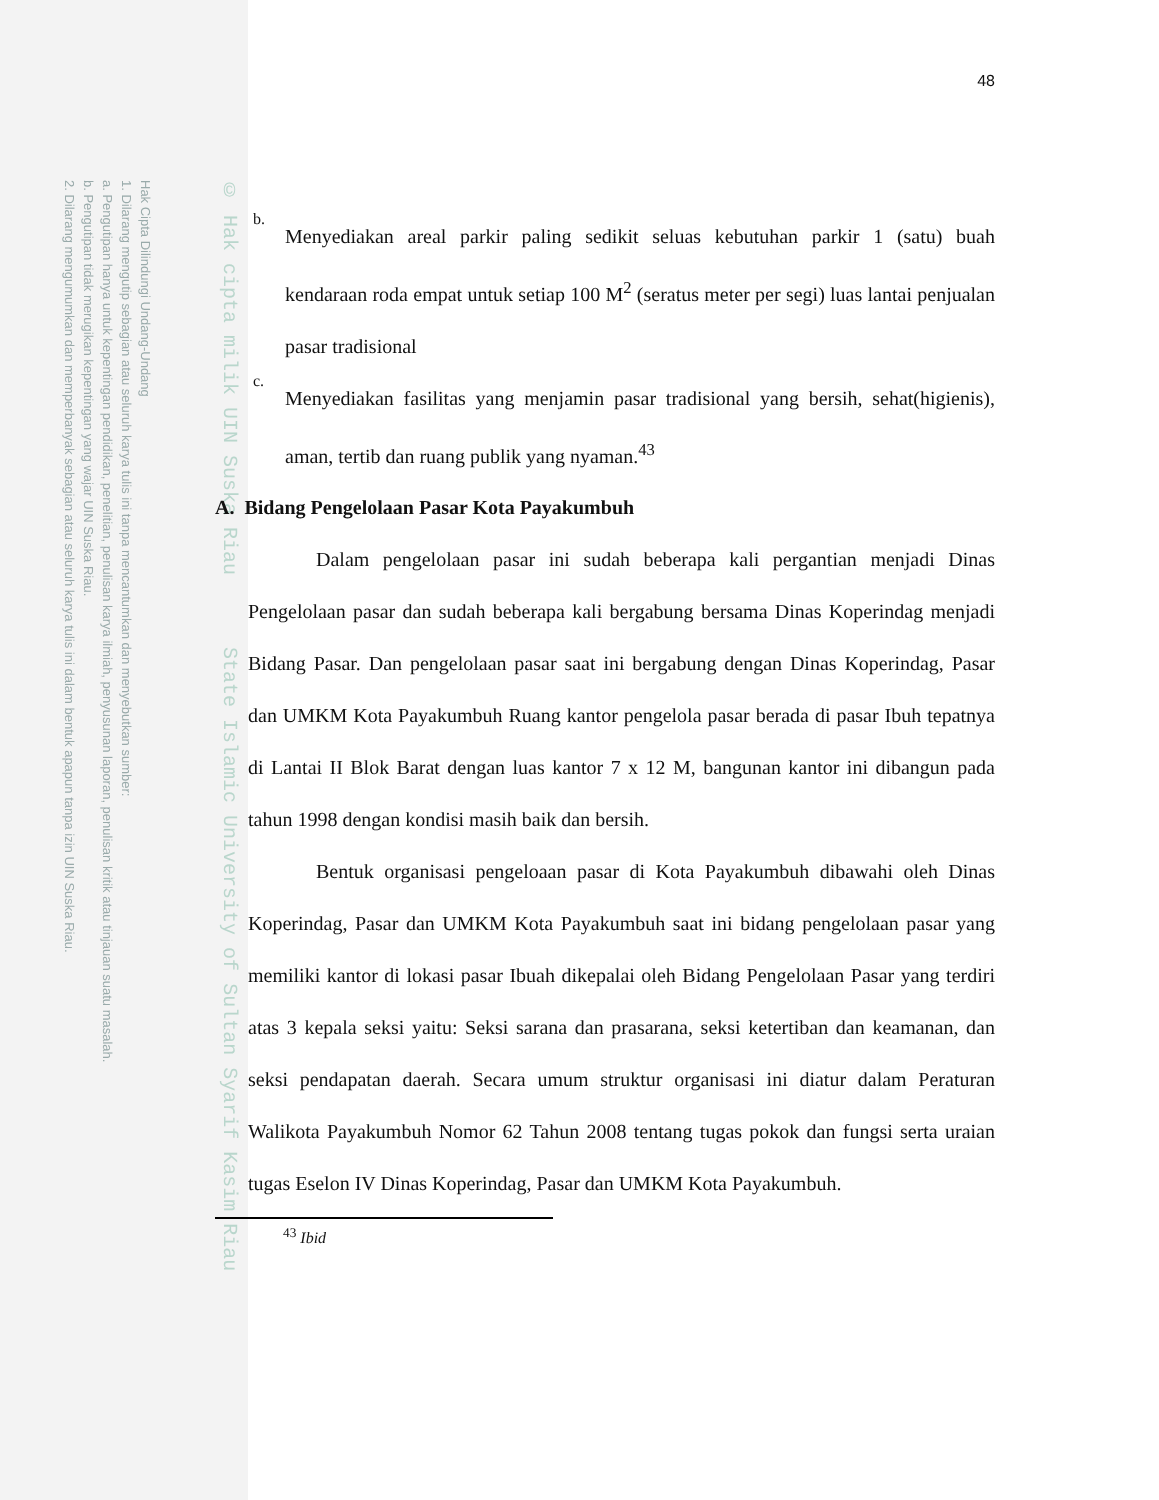Hak Cipta Dilindungi Undang-Undang
1. Dilarang mengutip sebagian atau seluruh karya tulis ini tanpa mencantumkan dan menyebutkan sumber:
a. Pengutipan hanya untuk kepentingan pendidikan, penelitian, penulisan karya ilmiah, penyusunan laporan, penulisan kritik atau tinjauan suatu masalah.
b. Pengutipan tidak merugikan kepentingan yang wajar UIN Suska Riau.
2. Dilarang mengumumkan dan memperbanyak sebagian atau seluruh karya tulis ini dalam bentuk apapun tanpa izin UIN Suska Riau.
© Hak cipta milik UIN Suska Riau State Islamic University of Sultan Syarif Kasim Riau
48
b.
Menyediakan areal parkir paling sedikit seluas kebutuhan parkir 1 (satu) buah kendaraan roda empat untuk setiap 100 M<sup>2</sup> (seratus meter per segi) luas lantai penjualan pasar tradisional
c.
Menyediakan fasilitas yang menjamin pasar tradisional yang bersih, sehat(higienis), aman, tertib dan ruang publik yang nyaman.<sup>43</sup>
A. Bidang Pengelolaan Pasar Kota Payakumbuh
Dalam pengelolaan pasar ini sudah beberapa kali pergantian menjadi Dinas Pengelolaan pasar dan sudah beberapa kali bergabung bersama Dinas Koperindag menjadi Bidang Pasar. Dan pengelolaan pasar saat ini bergabung dengan Dinas Koperindag, Pasar dan UMKM Kota Payakumbuh Ruang kantor pengelola pasar berada di pasar Ibuh tepatnya di Lantai II Blok Barat dengan luas kantor 7 x 12 M, bangunan kantor ini dibangun pada tahun 1998 dengan kondisi masih baik dan bersih.
Bentuk organisasi pengeloaan pasar di Kota Payakumbuh dibawahi oleh Dinas Koperindag, Pasar dan UMKM Kota Payakumbuh saat ini bidang pengelolaan pasar yang memiliki kantor di lokasi pasar Ibuah dikepalai oleh Bidang Pengelolaan Pasar yang terdiri atas 3 kepala seksi yaitu: Seksi sarana dan prasarana, seksi ketertiban dan keamanan, dan seksi pendapatan daerah. Secara umum struktur organisasi ini diatur dalam Peraturan Walikota Payakumbuh Nomor 62 Tahun 2008 tentang tugas pokok dan fungsi serta uraian tugas Eselon IV Dinas Koperindag, Pasar dan UMKM Kota Payakumbuh.
<sup>43</sup> Ibid